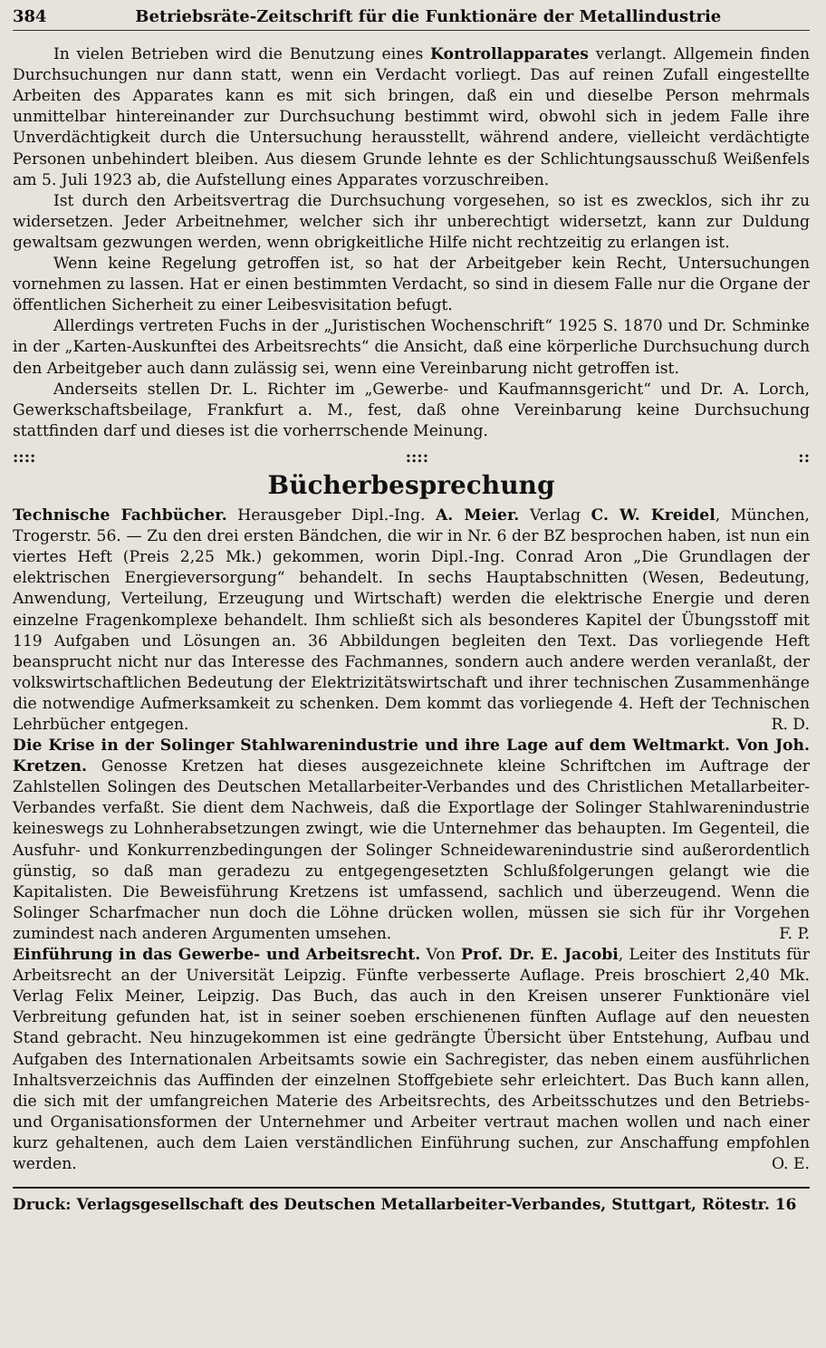384 Betriebsräte-Zeitschrift für die Funktionäre der Metallindustrie
In vielen Betrieben wird die Benutzung eines Kontrollapparates verlangt. Allgemein finden Durchsuchungen nur dann statt, wenn ein Verdacht vorliegt. Das auf reinen Zufall eingestellte Arbeiten des Apparates kann es mit sich bringen, daß ein und dieselbe Person mehrmals unmittelbar hintereinander zur Durchsuchung bestimmt wird, obwohl sich in jedem Falle ihre Unverdächtigkeit durch die Untersuchung herausstellt, während andere, vielleicht verdächtigte Personen unbehindert bleiben. Aus diesem Grunde lehnte es der Schlichtungsausschuß Weißenfels am 5. Juli 1923 ab, die Aufstellung eines Apparates vorzuschreiben.
Ist durch den Arbeitsvertrag die Durchsuchung vorgesehen, so ist es zwecklos, sich ihr zu widersetzen. Jeder Arbeitnehmer, welcher sich ihr unberechtigt widersetzt, kann zur Duldung gewaltsam gezwungen werden, wenn obrigkeitliche Hilfe nicht rechtzeitig zu erlangen ist.
Wenn keine Regelung getroffen ist, so hat der Arbeitgeber kein Recht, Untersuchungen vornehmen zu lassen. Hat er einen bestimmten Verdacht, so sind in diesem Falle nur die Organe der öffentlichen Sicherheit zu einer Leibesvisitation befugt.
Allerdings vertreten Fuchs in der „Juristischen Wochenschrift“ 1925 S. 1870 und Dr. Schminke in der „Karten-Auskunftei des Arbeitsrechts“ die Ansicht, daß eine körperliche Durchsuchung durch den Arbeitgeber auch dann zulässig sei, wenn eine Vereinbarung nicht getroffen ist.
Anderseits stellen Dr. L. Richter im „Gewerbe- und Kaufmannsgericht“ und Dr. A. Lorch, Gewerkschaftsbeilage, Frankfurt a. M., fest, daß ohne Vereinbarung keine Durchsuchung stattfinden darf und dieses ist die vorherrschende Meinung.
::::::::::
Bücherbesprechung
Technische Fachbücher. Herausgeber Dipl.-Ing. A. Meier. Verlag C. W. Kreidel, München, Trogerstr. 56. — Zu den drei ersten Bändchen, die wir in Nr. 6 der BZ besprochen haben, ist nun ein viertes Heft (Preis 2,25 Mk.) gekommen, worin Dipl.-Ing. Conrad Aron „Die Grundlagen der elektrischen Energieversorgung“ behandelt. In sechs Hauptabschnitten (Wesen, Bedeutung, Anwendung, Verteilung, Erzeugung und Wirtschaft) werden die elektrische Energie und deren einzelne Fragenkomplexe behandelt. Ihm schließt sich als besonderes Kapitel der Übungsstoff mit 119 Aufgaben und Lösungen an. 36 Abbildungen begleiten den Text. Das vorliegende Heft beansprucht nicht nur das Interesse des Fachmannes, sondern auch andere werden veranlaßt, der volkswirtschaftlichen Bedeutung der Elektrizitätswirtschaft und ihrer technischen Zusammenhänge die notwendige Aufmerksamkeit zu schenken. Dem kommt das vorliegende 4. Heft der Technischen Lehrbücher entgegen. R. D.
Die Krise in der Solinger Stahlwarenindustrie und ihre Lage auf dem Weltmarkt. Von Joh. Kretzen. Genosse Kretzen hat dieses ausgezeichnete kleine Schriftchen im Auftrage der Zahlstellen Solingen des Deutschen Metallarbeiter-Verbandes und des Christlichen Metallarbeiter-Verbandes verfaßt. Sie dient dem Nachweis, daß die Exportlage der Solinger Stahlwarenindustrie keineswegs zu Lohnherabsetzungen zwingt, wie die Unternehmer das behaupten. Im Gegenteil, die Ausfuhr- und Konkurrenzbedingungen der Solinger Schneidewarenindustrie sind außerordentlich günstig, so daß man geradezu zu entgegengesetzten Schlußfolgerungen gelangt wie die Kapitalisten. Die Beweisführung Kretzens ist umfassend, sachlich und überzeugend. Wenn die Solinger Scharfmacher nun doch die Löhne drücken wollen, müssen sie sich für ihr Vorgehen zumindest nach anderen Argumenten umsehen. F. P.
Einführung in das Gewerbe- und Arbeitsrecht. Von Prof. Dr. E. Jacobi, Leiter des Instituts für Arbeitsrecht an der Universität Leipzig. Fünfte verbesserte Auflage. Preis broschiert 2,40 Mk. Verlag Felix Meiner, Leipzig. Das Buch, das auch in den Kreisen unserer Funktionäre viel Verbreitung gefunden hat, ist in seiner soeben erschienenen fünften Auflage auf den neuesten Stand gebracht. Neu hinzugekommen ist eine gedrängte Übersicht über Entstehung, Aufbau und Aufgaben des Internationalen Arbeitsamts sowie ein Sachregister, das neben einem ausführlichen Inhaltsverzeichnis das Auffinden der einzelnen Stoffgebiete sehr erleichtert. Das Buch kann allen, die sich mit der umfangreichen Materie des Arbeitsrechts, des Arbeitsschutzes und den Betriebs- und Organisationsformen der Unternehmer und Arbeiter vertraut machen wollen und nach einer kurz gehaltenen, auch dem Laien verständlichen Einführung suchen, zur Anschaffung empfohlen werden. O. E.
Druck: Verlagsgesellschaft des Deutschen Metallarbeiter-Verbandes, Stuttgart, Rötestr. 16